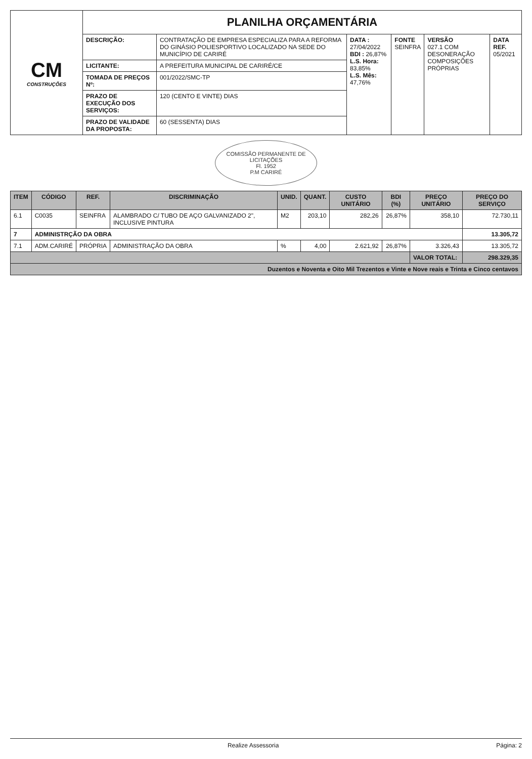| CM CONSTRUÇÕES | PLANILHA ORÇAMENTÁRIA | | | | | |
| | DESCRIÇÃO: | CONTRATAÇÃO DE EMPRESA ESPECIALIZA PARA A REFORMA DO GINÁSIO POLIESPORTIVO LOCALIZADO NA SEDE DO MUNICÍPIO DE CARIRÉ | DATA : 27/04/2022 BDI : 26,87% L.S. Hora: 83,85% L.S. Mês: 47,76% | FONTE SEINFRA | VERSÃO 027.1 COM DESONERAÇÃO COMPOSIÇÕES PRÓPRIAS | DATA REF. 05/2021 |
| | LICITANTE: | A PREFEITURA MUNICIPAL DE CARIRÉ/CE | | | | |
| | TOMADA DE PREÇOS Nº: | 001/2022/SMC-TP | | | | |
| | PRAZO DE EXECUÇÃO DOS SERVIÇOS: | 120 (CENTO E VINTE) DIAS | | | | |
| | PRAZO DE VALIDADE DA PROPOSTA: | 60 (SESSENTA) DIAS | | | | |
COMISSÃO PERMANENTE DE LICITAÇÕES
Fl. 1952
P.M CARIRÉ
| ITEM | CÓDIGO | REF. | DISCRIMINAÇÃO | UNID. | QUANT. | CUSTO UNITÁRIO | BDI (%) | PREÇO UNITÁRIO | PREÇO DO SERVIÇO |
| --- | --- | --- | --- | --- | --- | --- | --- | --- | --- |
| 6.1 | C0035 | SEINFRA | ALAMBRADO C/ TUBO DE AÇO GALVANIZADO 2", INCLUSIVE PINTURA | M2 | 203,10 | 282,26 | 26,87% | 358,10 | 72.730,11 |
| 7 | ADMINISTRÇÃO DA OBRA | | | | | | | | 13.305,72 |
| 7.1 | ADM.CARIRÉ | PRÓPRIA | ADMINISTRAÇÃO DA OBRA | % | 4,00 | 2.621,92 | 26,87% | 3.326,43 | 13.305,72 |
| | | | | | | | | VALOR TOTAL: | 298.329,35 |
| Duzentos e Noventa e Oito Mil Trezentos e Vinte e Nove reais e Trinta e Cinco centavos | | | | | | | | | |
Realize Assessoria Página: 2